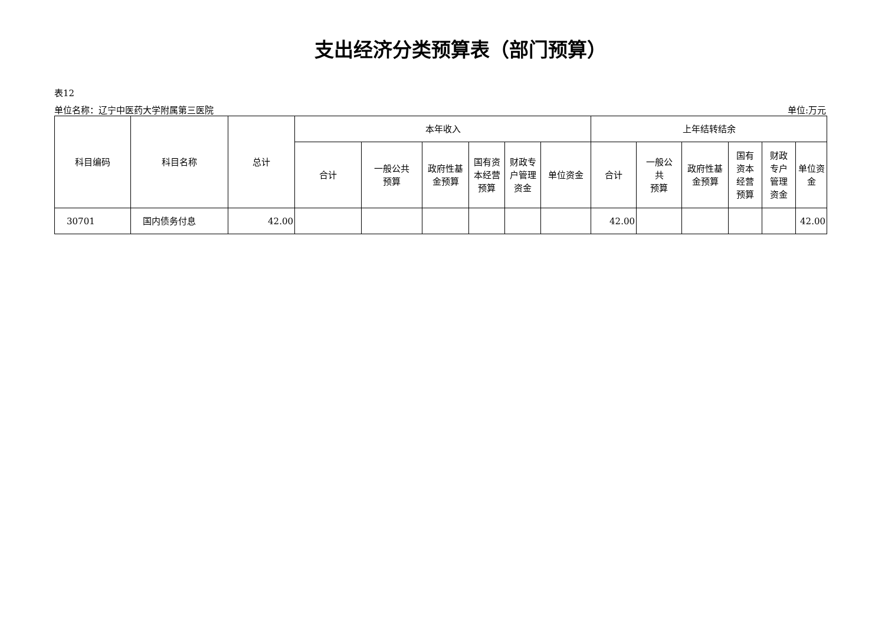支出经济分类预算表（部门预算）
表12
单位名称：辽宁中医药大学附属第三医院 单位:万元
| 科目编码 | 科目名称 | 总计 | 本年收入 | | | | | | 上年结转结余 | | | | | |
| --- | --- | --- | --- | --- | --- | --- | --- | --- | --- | --- | --- | --- | --- | --- |
| | | | 合计 | 一般公共 预算 | 政府性基 金预算 | 国有资 本经营 预算 | 财政专 户管理 资金 | 单位资金 | 合计 | 一般公 共 预算 | 政府性基 金预算 | 国有 资本 经营 预算 | 财政 专户 管理 资金 | 单位资金 |
| 30701 | 国内债务付息 | 42.00 | | | | | | | 42.00 | | | | | 42.00 |